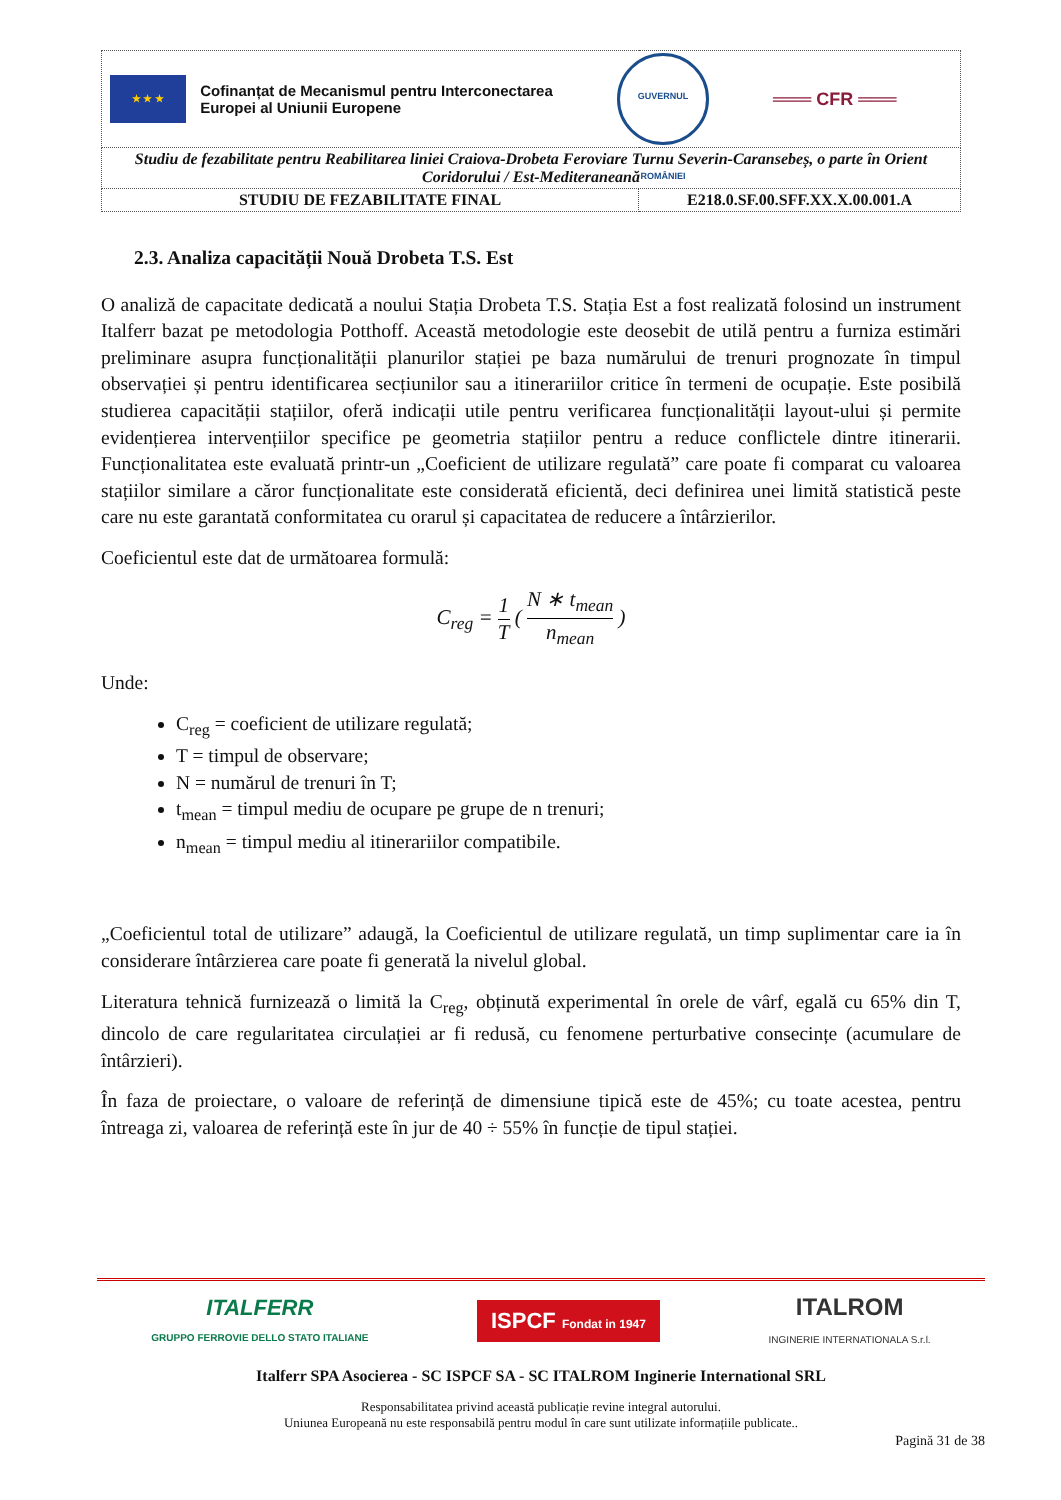| ★ ★ ★ Cofinanțat de Mecanismul pentru Interconectarea Europei al Uniunii Europene GUVERNUL ROMÂNIEI ═══ CFR ═══ | |
| Studiu de fezabilitate pentru Reabilitarea liniei Craiova-Drobeta Feroviare Turnu Severin-Caransebeș, o parte în Orient Coridorului / Est-Mediteraneană | |
| STUDIU DE FEZABILITATE FINAL | E218.0.SF.00.SFF.XX.X.00.001.A |
2.3. Analiza capacității Nouă Drobeta T.S. Est
O analiză de capacitate dedicată a noului Stația Drobeta T.S. Stația Est a fost realizată folosind un instrument Italferr bazat pe metodologia Potthoff. Această metodologie este deosebit de utilă pentru a furniza estimări preliminare asupra funcționalității planurilor stației pe baza numărului de trenuri prognozate în timpul observației și pentru identificarea secțiunilor sau a itinerariilor critice în termeni de ocupație. Este posibilă studierea capacității stațiilor, oferă indicații utile pentru verificarea funcționalității layout-ului și permite evidențierea intervențiilor specifice pe geometria stațiilor pentru a reduce conflictele dintre itinerarii. Funcționalitatea este evaluată printr-un „Coeficient de utilizare regulată” care poate fi comparat cu valoarea stațiilor similare a căror funcționalitate este considerată eficientă, deci definirea unei limită statistică peste care nu este garantată conformitatea cu orarul și capacitatea de reducere a întârzierilor.
Coeficientul este dat de următoarea formulă:
C<sub>reg</sub> = 1
T ( N ∗ t<sub>mean</sub>
n<sub>mean</sub> )
Unde:
C<sub>reg</sub> = coeficient de utilizare regulată;
T = timpul de observare;
N = numărul de trenuri în T;
t<sub>mean</sub> = timpul mediu de ocupare pe grupe de n trenuri;
n<sub>mean</sub> = timpul mediu al itinerariilor compatibile.
„Coeficientul total de utilizare” adaugă, la Coeficientul de utilizare regulată, un timp suplimentar care ia în considerare întârzierea care poate fi generată la nivelul global.
Literatura tehnică furnizează o limită la C<sub>reg</sub>, obținută experimental în orele de vârf, egală cu 65% din T, dincolo de care regularitatea circulației ar fi redusă, cu fenomene perturbative consecințe (acumulare de întârzieri).
În faza de proiectare, o valoare de referință de dimensiune tipică este de 45%; cu toate acestea, pentru întreaga zi, valoarea de referință este în jur de 40 ÷ 55% în funcție de tipul stației.
ITALFERR
GRUPPO FERROVIE DELLO STATO ITALIANE
ISPCF Fondat in 1947
ITALROM
INGINERIE INTERNATIONALA S.r.l.
Italferr SPA Asocierea - SC ISPCF SA - SC ITALROM Inginerie International SRL
Responsabilitatea privind această publicație revine integral autorului.
Uniunea Europeană nu este responsabilă pentru modul în care sunt utilizate informațiile publicate..
Pagină 31 de 38